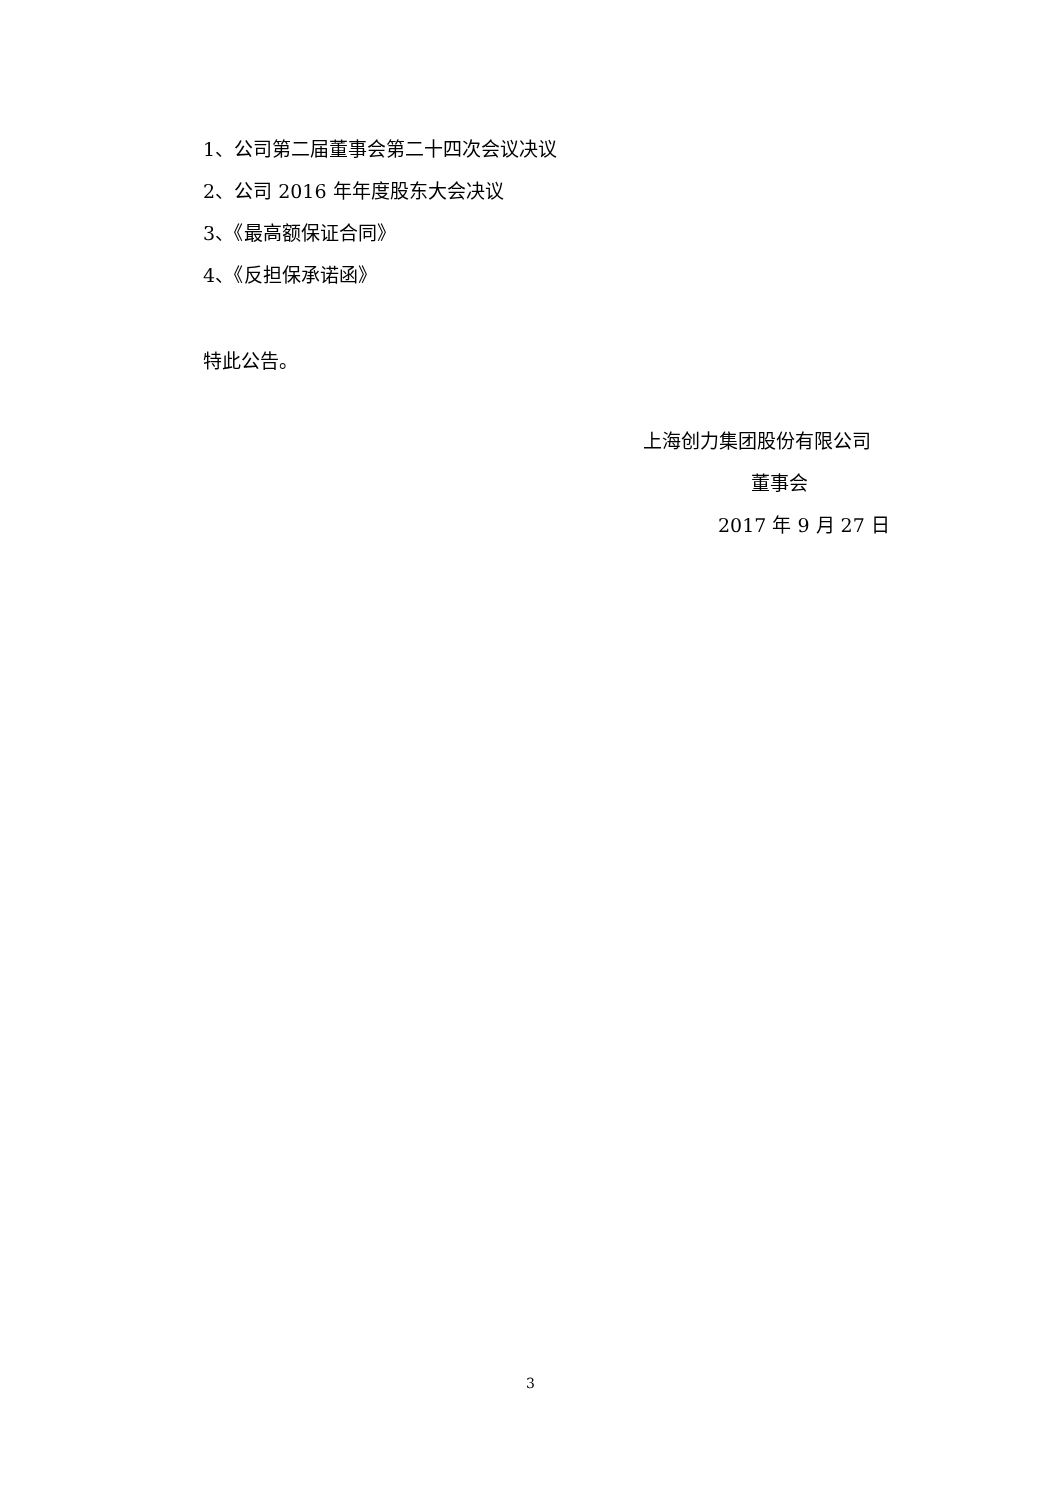1、公司第二届董事会第二十四次会议决议
2、公司 2016 年年度股东大会决议
3、《最高额保证合同》
4、《反担保承诺函》
特此公告。
上海创力集团股份有限公司
董事会
2017 年 9 月 27 日
3